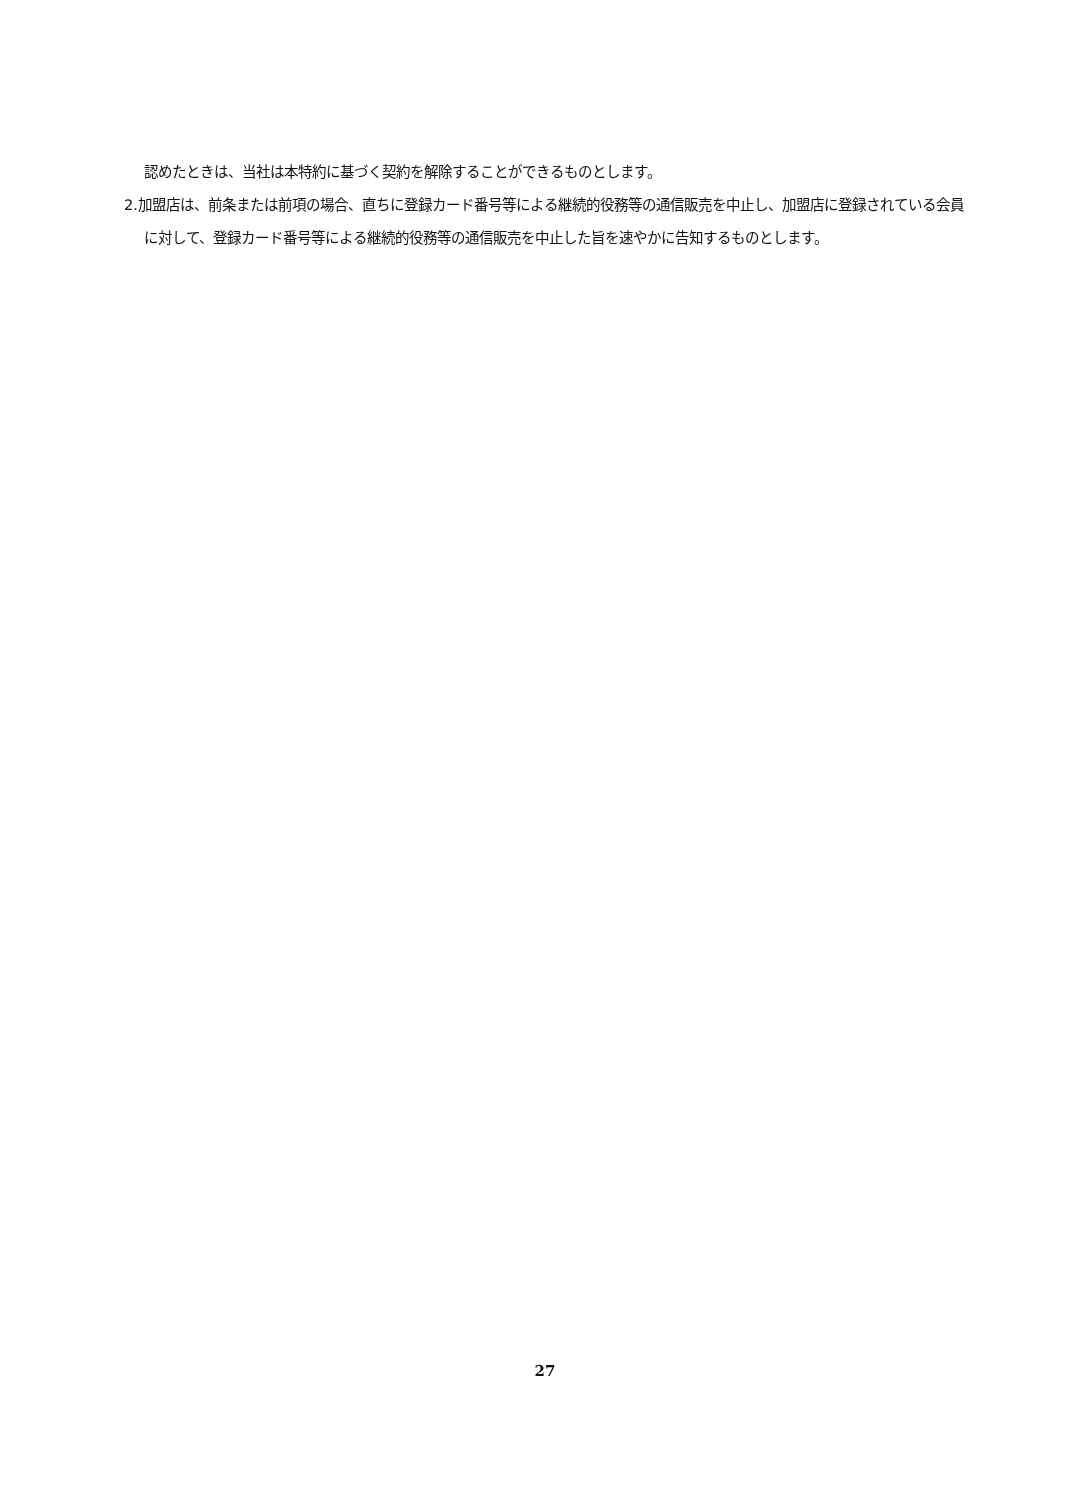認めたときは、当社は本特約に基づく契約を解除することができるものとします。
2.加盟店は、前条または前項の場合、直ちに登録カード番号等による継続的役務等の通信販売を中止し、加盟店に登録されている会員に対して、登録カード番号等による継続的役務等の通信販売を中止した旨を速やかに告知するものとします。
27